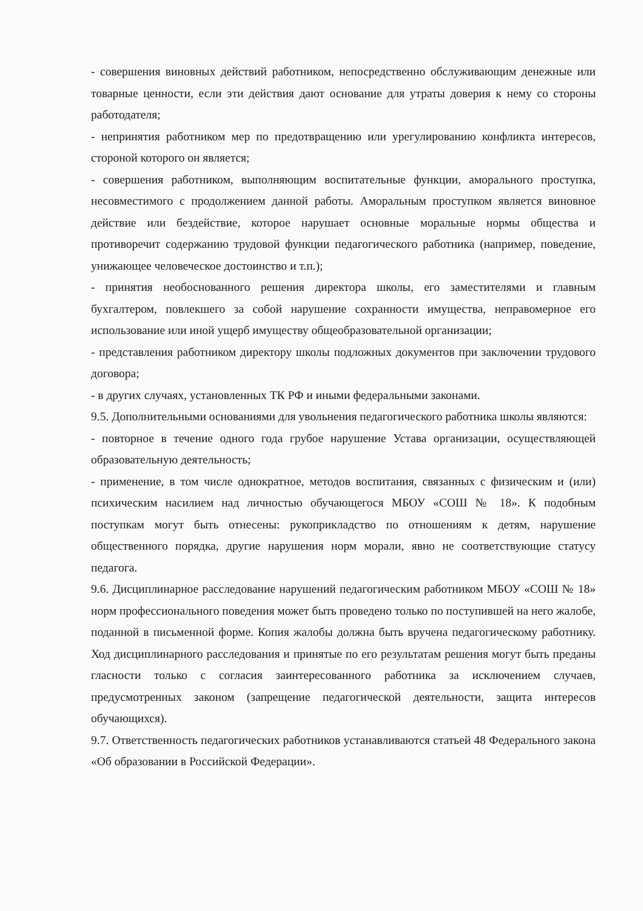- совершения виновных действий работником, непосредственно обслуживающим денежные или товарные ценности, если эти действия дают основание для утраты доверия к нему со стороны работодателя;
- непринятия работником мер по предотвращению или урегулированию конфликта интересов, стороной которого он является;
- совершения работником, выполняющим воспитательные функции, аморального проступка, несовместимого с продолжением данной работы. Аморальным проступком является виновное действие или бездействие, которое нарушает основные моральные нормы общества и противоречит содержанию трудовой функции педагогического работника (например, поведение, унижающее человеческое достоинство и т.п.);
- принятия необоснованного решения директора школы, его заместителями и главным бухгалтером, повлекшего за собой нарушение сохранности имущества, неправомерное его использование или иной ущерб имуществу общеобразовательной организации;
- представления работником директору школы подложных документов при заключении трудового договора;
- в других случаях, установленных ТК РФ и иными федеральными законами.
9.5. Дополнительными основаниями для увольнения педагогического работника школы являются:
- повторное в течение одного года грубое нарушение Устава организации, осуществляющей образовательную деятельность;
- применение, в том числе однократное, методов воспитания, связанных с физическим и (или) психическим насилием над личностью обучающегося МБОУ «СОШ № 18». К подобным поступкам могут быть отнесены: рукоприкладство по отношениям к детям, нарушение общественного порядка, другие нарушения норм морали, явно не соответствующие статусу педагога.
9.6. Дисциплинарное расследование нарушений педагогическим работником МБОУ «СОШ № 18» норм профессионального поведения может быть проведено только по поступившей на него жалобе, поданной в письменной форме. Копия жалобы должна быть вручена педагогическому работнику. Ход дисциплинарного расследования и принятые по его результатам решения могут быть преданы гласности только с согласия заинтересованного работника за исключением случаев, предусмотренных законом (запрещение педагогической деятельности, защита интересов обучающихся).
9.7. Ответственность педагогических работников устанавливаются статьей 48 Федерального закона «Об образовании в Российской Федерации».